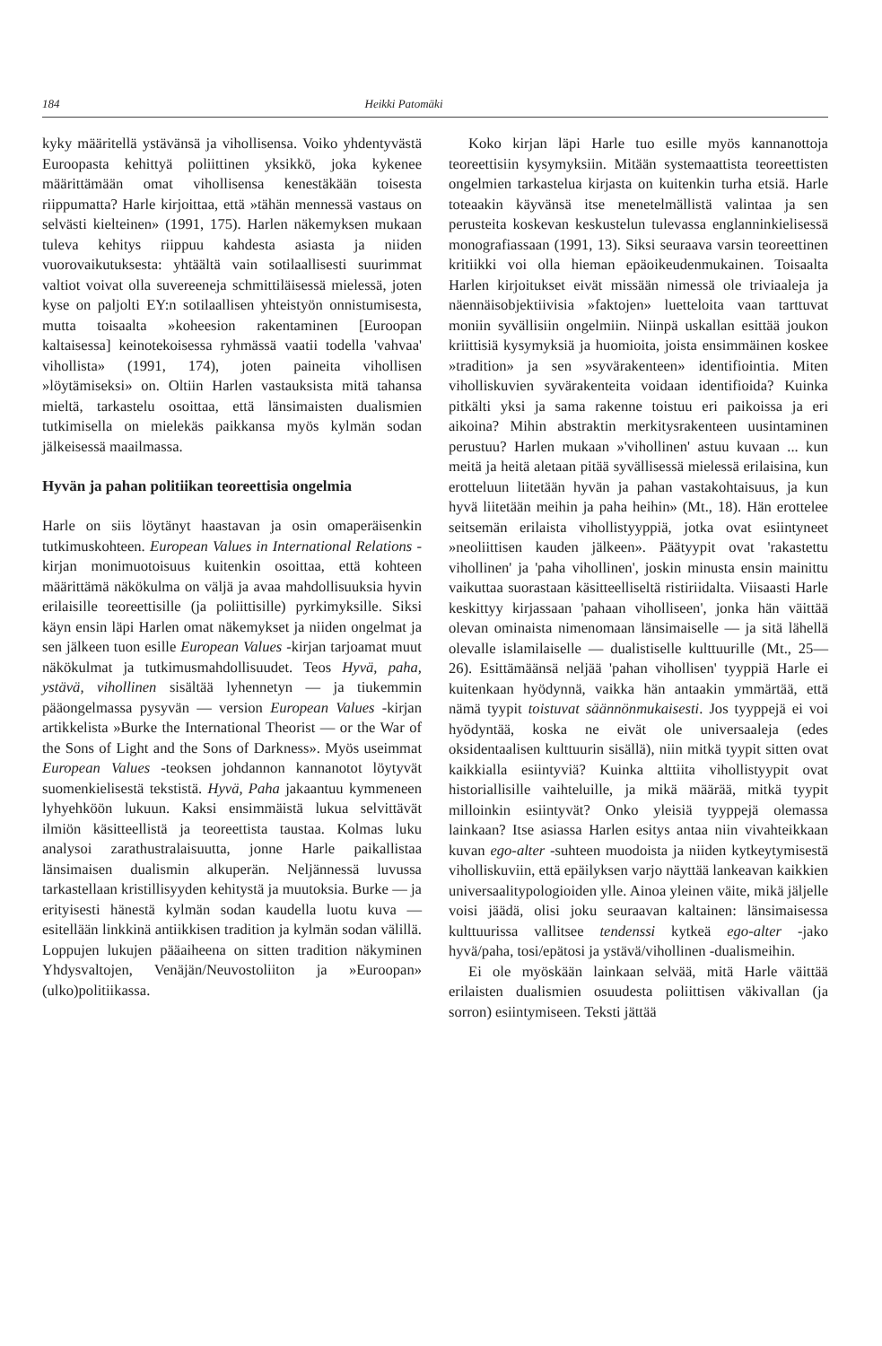184 Heikki Patomäki
kyky määritellä ystävänsä ja vihollisensa. Voiko yhdentyvästä Euroopasta kehittyä poliittinen yksikkö, joka kykenee määrittämään omat vihollisensa kenestäkään toisesta riippumatta? Harle kirjoittaa, että »tähän mennessä vastaus on selvästi kielteinen» (1991, 175). Harlen näkemyksen mukaan tuleva kehitys riippuu kahdesta asiasta ja niiden vuorovaikutuksesta: yhtäältä vain sotilaallisesti suurimmat valtiot voivat olla suvereeneja schmittiläisessä mielessä, joten kyse on paljolti EY:n sotilaallisen yhteistyön onnistumisesta, mutta toisaalta »koheesion rakentaminen [Euroopan kaltaisessa] keinotekoisessa ryhmässä vaatii todella 'vahvaa' vihollista» (1991, 174), joten paineita vihollisen »löytämiseksi» on. Oltiin Harlen vastauksista mitä tahansa mieltä, tarkastelu osoittaa, että länsimaisten dualismien tutkimisella on mielekäs paikkansa myös kylmän sodan jälkeisessä maailmassa.
Hyvän ja pahan politiikan teoreettisia ongelmia
Harle on siis löytänyt haastavan ja osin omaperäisenkin tutkimuskohteen. European Values in International Relations -kirjan monimuotoisuus kuitenkin osoittaa, että kohteen määrittämä näkökulma on väljä ja avaa mahdollisuuksia hyvin erilaisille teoreettisille (ja poliittisille) pyrkimyksille. Siksi käyn ensin läpi Harlen omat näkemykset ja niiden ongelmat ja sen jälkeen tuon esille European Values -kirjan tarjoamat muut näkökulmat ja tutkimusmahdollisuudet. Teos Hyvä, paha, ystävä, vihollinen sisältää lyhennetyn — ja tiukemmin pääongelmassa pysyvän — version European Values -kirjan artikkelista »Burke the International Theorist — or the War of the Sons of Light and the Sons of Darkness». Myös useimmat European Values -teoksen johdannon kannanotot löytyvät suomenkielisestä tekstistä. Hyvä, Paha jakaantuu kymmeneen lyhyehköön lukuun. Kaksi ensimmäistä lukua selvittävät ilmiön käsitteellistä ja teoreettista taustaa. Kolmas luku analysoi zarathustralaisuutta, jonne Harle paikallistaa länsimaisen dualismin alkuperän. Neljännessä luvussa tarkastellaan kristillisyyden kehitystä ja muutoksia. Burke — ja erityisesti hänestä kylmän sodan kaudella luotu kuva — esitellään linkkinä antiikkisen tradition ja kylmän sodan välillä. Loppujen lukujen pääaiheena on sitten tradition näkyminen Yhdysvaltojen, Venäjän/Neuvostoliiton ja »Euroopan» (ulko)politiikassa.
Koko kirjan läpi Harle tuo esille myös kannanottoja teoreettisiin kysymyksiin. Mitään systemaattista teoreettisten ongelmien tarkastelua kirjasta on kuitenkin turha etsiä. Harle toteaakin käyvänsä itse menetelmällistä valintaa ja sen perusteita koskevan keskustelun tulevassa englanninkielisessä monografiassaan (1991, 13). Siksi seuraava varsin teoreettinen kritiikki voi olla hieman epäoikeudenmukainen. Toisaalta Harlen kirjoitukset eivät missään nimessä ole triviaaleja ja näennäisobjektiivisia »faktojen» luetteloita vaan tarttuvat moniin syvällisiin ongelmiin. Niinpä uskallan esittää joukon kriittisiä kysymyksiä ja huomioita, joista ensimmäinen koskee »tradition» ja sen »syvärakenteen» identifiointia. Miten viholliskuvien syvärakenteita voidaan identifioida? Kuinka pitkälti yksi ja sama rakenne toistuu eri paikoissa ja eri aikoina? Mihin abstraktin merkitysrakenteen uusintaminen perustuu? Harlen mukaan »'vihollinen' astuu kuvaan ... kun meitä ja heitä aletaan pitää syvällisessä mielessä erilaisina, kun erotteluun liitetään hyvän ja pahan vastakohtaisuus, ja kun hyvä liitetään meihin ja paha heihin» (Mt., 18). Hän erottelee seitsemän erilaista vihollistyyppiä, jotka ovat esiintyneet »neoliittisen kauden jälkeen». Päätyypit ovat 'rakastettu vihollinen' ja 'paha vihollinen', joskin minusta ensin mainittu vaikuttaa suorastaan käsitteelliseltä ristiriidalta. Viisaasti Harle keskittyy kirjassaan 'pahaan viholliseen', jonka hän väittää olevan ominaista nimenomaan länsimaiselle — ja sitä lähellä olevalle islamilaiselle — dualistiselle kulttuurille (Mt., 25—26). Esittämäänsä neljää 'pahan vihollisen' tyyppiä Harle ei kuitenkaan hyödynnä, vaikka hän antaakin ymmärtää, että nämä tyypit toistuvat säännönmukaisesti. Jos tyyppejä ei voi hyödyntää, koska ne eivät ole universaaleja (edes oksidentaalisen kulttuurin sisällä), niin mitkä tyypit sitten ovat kaikkialla esiintyviä? Kuinka alttiita vihollistyypit ovat historiallisille vaihteluille, ja mikä määrää, mitkä tyypit milloinkin esiintyvät? Onko yleisiä tyyppejä olemassa lainkaan? Itse asiassa Harlen esitys antaa niin vivahteikkaan kuvan ego-alter -suhteen muodoista ja niiden kytkeytymisestä viholliskuviin, että epäilyksen varjo näyttää lankeavan kaikkien universaalitypologioiden ylle. Ainoa yleinen väite, mikä jäljelle voisi jäädä, olisi joku seuraavan kaltainen: länsimaisessa kulttuurissa vallitsee tendenssi kytkeä ego-alter -jako hyvä/paha, tosi/epätosi ja ystävä/vihollinen -dualismeihin.
Ei ole myöskään lainkaan selvää, mitä Harle väittää erilaisten dualismien osuudesta poliittisen väkivallan (ja sorron) esiintymiseen. Teksti jättää